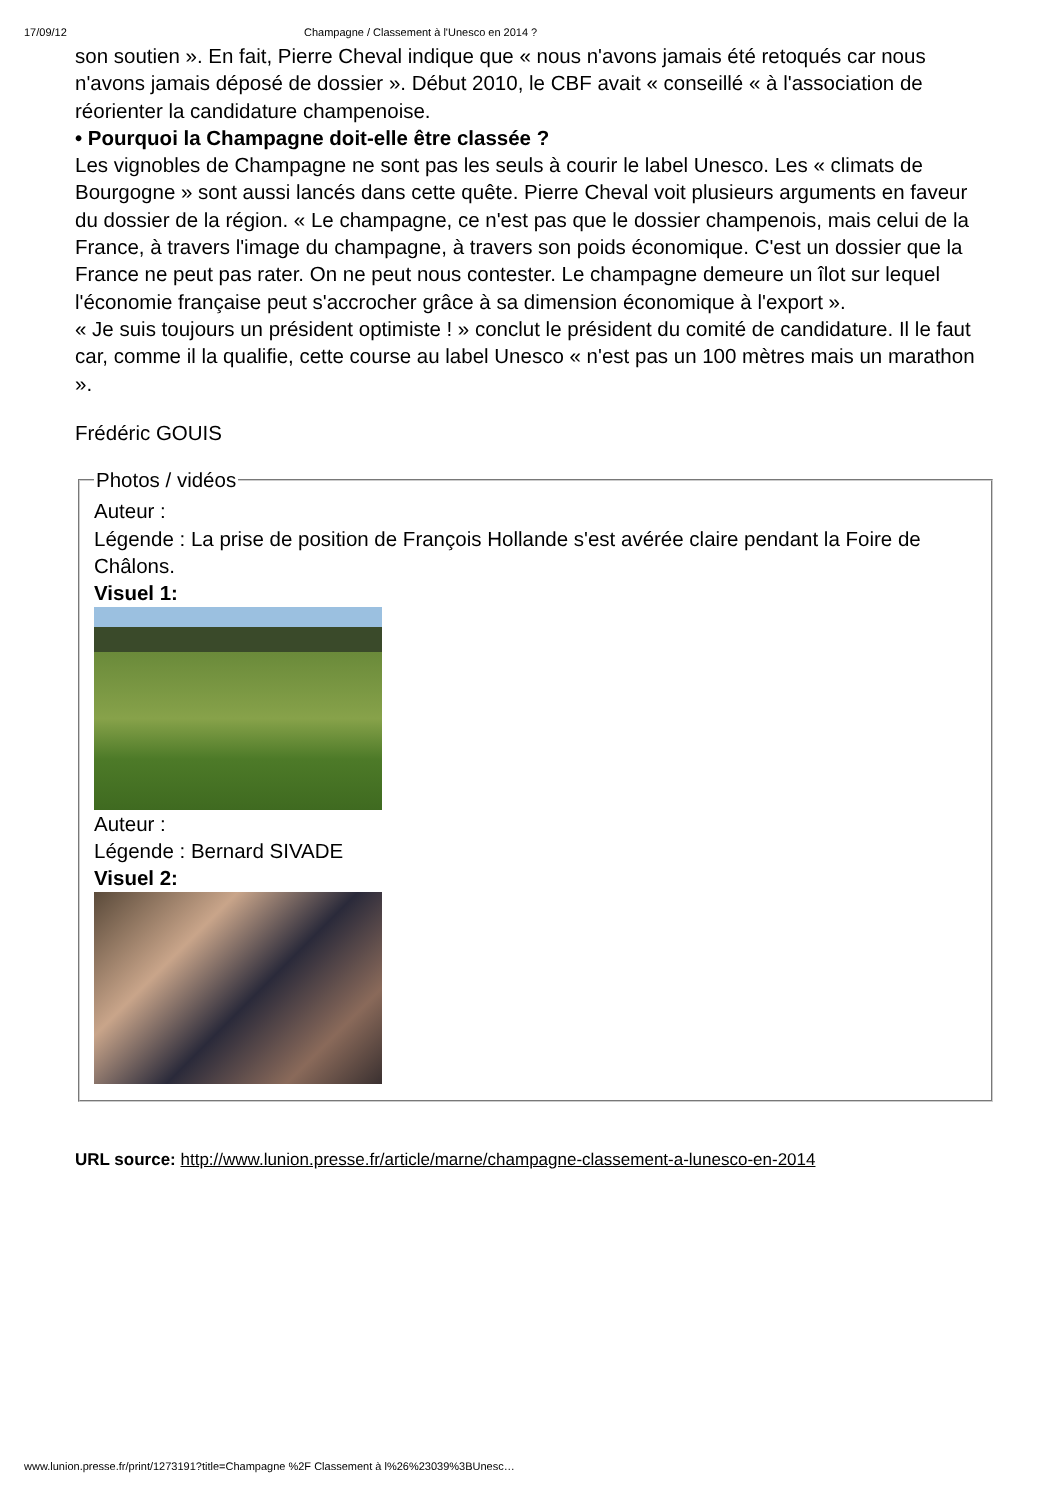17/09/12 Champagne / Classement à l'Unesco en 2014 ?
son soutien ». En fait, Pierre Cheval indique que « nous n'avons jamais été retoqués car nous n'avons jamais déposé de dossier ». Début 2010, le CBF avait « conseillé « à l'association de réorienter la candidature champenoise.
• Pourquoi la Champagne doit-elle être classée ?
Les vignobles de Champagne ne sont pas les seuls à courir le label Unesco. Les « climats de Bourgogne » sont aussi lancés dans cette quête. Pierre Cheval voit plusieurs arguments en faveur du dossier de la région. « Le champagne, ce n'est pas que le dossier champenois, mais celui de la France, à travers l'image du champagne, à travers son poids économique. C'est un dossier que la France ne peut pas rater. On ne peut nous contester. Le champagne demeure un îlot sur lequel l'économie française peut s'accrocher grâce à sa dimension économique à l'export ».
« Je suis toujours un président optimiste ! » conclut le président du comité de candidature. Il le faut car, comme il la qualifie, cette course au label Unesco « n'est pas un 100 mètres mais un marathon ».
Frédéric GOUIS
Photos / vidéos
Auteur :
Légende : La prise de position de François Hollande s'est avérée claire pendant la Foire de Châlons.
Visuel 1:
Auteur :
Légende : Bernard SIVADE
Visuel 2:
URL source: http://www.lunion.presse.fr/article/marne/champagne-classement-a-lunesco-en-2014
www.lunion.presse.fr/print/1273191?title=Champagne %2F Classement à l%26%23039%3BUnesc…